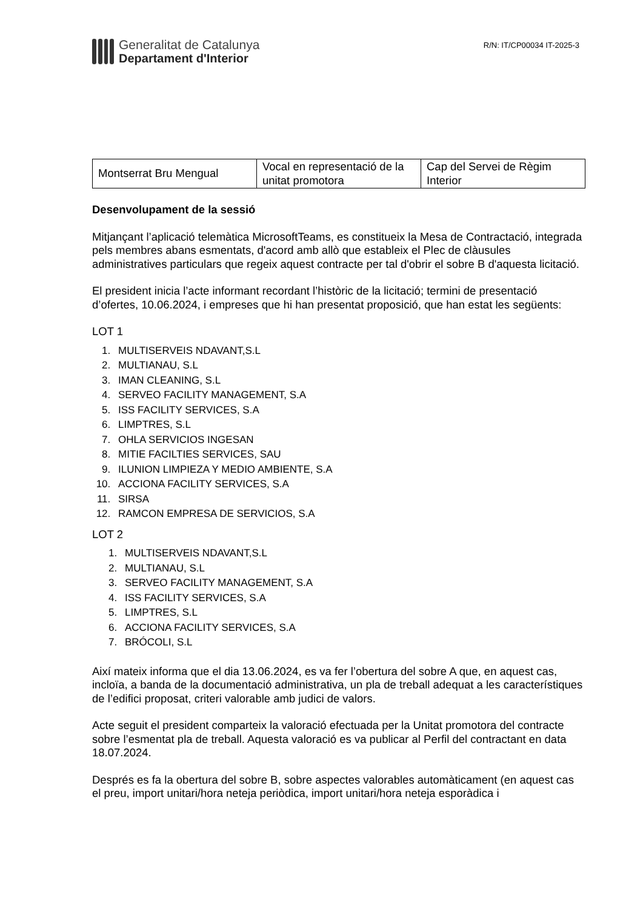Generalitat de Catalunya
Departament d'Interior
R/N: IT/CP00034 IT-2025-3
| Montserrat Bru Mengual | Vocal en representació de la unitat promotora | Cap del Servei de Règim Interior |
Desenvolupament de la sessió
Mitjançant l’aplicació telemàtica MicrosoftTeams, es constitueix la Mesa de Contractació, integrada pels membres abans esmentats, d'acord amb allò que estableix el Plec de clàusules administratives particulars que regeix aquest contracte per tal d'obrir el sobre B d'aquesta licitació.
El president inicia l’acte informant recordant l’històric de la licitació; termini de presentació d’ofertes, 10.06.2024, i empreses que hi han presentat proposició, que han estat les següents:
LOT 1
1. MULTISERVEIS NDAVANT,S.L
2. MULTIANAU, S.L
3. IMAN CLEANING, S.L
4. SERVEO FACILITY MANAGEMENT, S.A
5. ISS FACILITY SERVICES, S.A
6. LIMPTRES, S.L
7. OHLA SERVICIOS INGESAN
8. MITIE FACILTIES SERVICES, SAU
9. ILUNION LIMPIEZA Y MEDIO AMBIENTE, S.A
10. ACCIONA FACILITY SERVICES, S.A
11. SIRSA
12. RAMCON EMPRESA DE SERVICIOS, S.A
LOT 2
1. MULTISERVEIS NDAVANT,S.L
2. MULTIANAU, S.L
3. SERVEO FACILITY MANAGEMENT, S.A
4. ISS FACILITY SERVICES, S.A
5. LIMPTRES, S.L
6. ACCIONA FACILITY SERVICES, S.A
7. BRÓCOLI, S.L
Així mateix informa que el dia 13.06.2024, es va fer l’obertura del sobre A que, en aquest cas, incloïa, a banda de la documentació administrativa, un pla de treball adequat a les característiques de l’edifici proposat, criteri valorable amb judici de valors.
Acte seguit el president comparteix la valoració efectuada per la Unitat promotora del contracte sobre l’esmentat pla de treball. Aquesta valoració es va publicar al Perfil del contractant en data 18.07.2024.
Després es fa la obertura del sobre B, sobre aspectes valorables automàticament (en aquest cas el preu, import unitari/hora neteja periòdica, import unitari/hora neteja esporàdica i